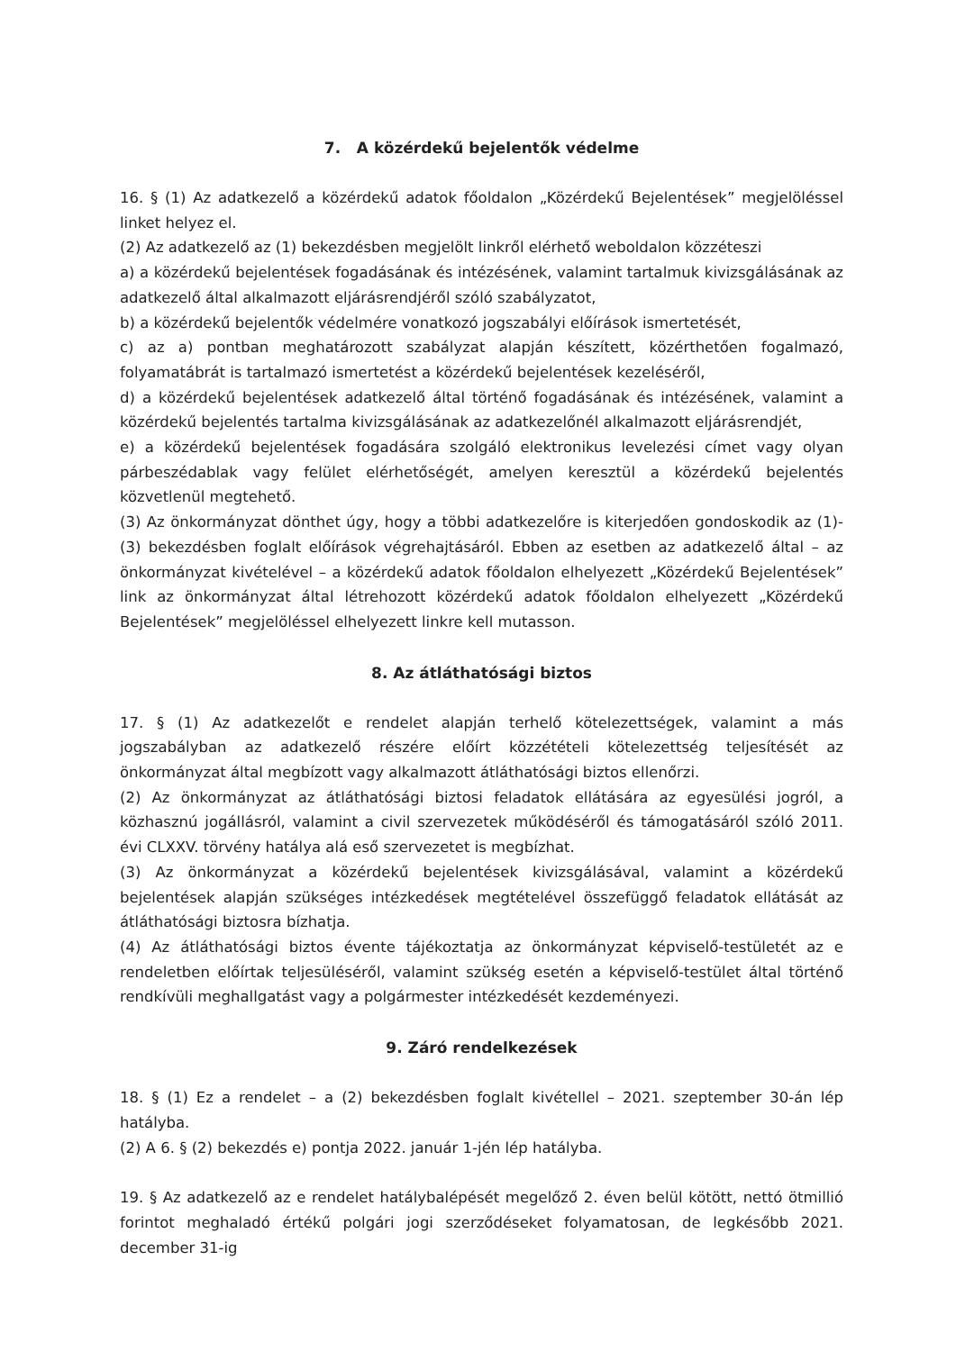7. A közérdekű bejelentők védelme
16. § (1) Az adatkezelő a közérdekű adatok főoldalon „Közérdekű Bejelentések” megjelöléssel linket helyez el.
(2) Az adatkezelő az (1) bekezdésben megjelölt linkről elérhető weboldalon közzéteszi
a) a közérdekű bejelentések fogadásának és intézésének, valamint tartalmuk kivizsgálásának az adatkezelő által alkalmazott eljárásrendjéről szóló szabályzatot,
b) a közérdekű bejelentők védelmére vonatkozó jogszabályi előírások ismertetését,
c) az a) pontban meghatározott szabályzat alapján készített, közérthetően fogalmazó, folyamatábrát is tartalmazó ismertetést a közérdekű bejelentések kezeléséről,
d) a közérdekű bejelentések adatkezelő által történő fogadásának és intézésének, valamint a közérdekű bejelentés tartalma kivizsgálásának az adatkezelőnél alkalmazott eljárásrendjét,
e) a közérdekű bejelentések fogadására szolgáló elektronikus levelezési címet vagy olyan párbeszédablak vagy felület elérhetőségét, amelyen keresztül a közérdekű bejelentés közvetlenül megtehető.
(3) Az önkormányzat dönthet úgy, hogy a többi adatkezelőre is kiterjedően gondoskodik az (1)-(3) bekezdésben foglalt előírások végrehajtásáról. Ebben az esetben az adatkezelő által – az önkormányzat kivételével – a közérdekű adatok főoldalon elhelyezett „Közérdekű Bejelentések” link az önkormányzat által létrehozott közérdekű adatok főoldalon elhelyezett „Közérdekű Bejelentések” megjelöléssel elhelyezett linkre kell mutasson.
8. Az átláthatósági biztos
17. § (1) Az adatkezelőt e rendelet alapján terhelő kötelezettségek, valamint a más jogszabályban az adatkezelő részére előírt közzétételi kötelezettség teljesítését az önkormányzat által megbízott vagy alkalmazott átláthatósági biztos ellenőrzi.
(2) Az önkormányzat az átláthatósági biztosi feladatok ellátására az egyesülési jogról, a közhasznú jogállásról, valamint a civil szervezetek működéséről és támogatásáról szóló 2011. évi CLXXV. törvény hatálya alá eső szervezetet is megbízhat.
(3) Az önkormányzat a közérdekű bejelentések kivizsgálásával, valamint a közérdekű bejelentések alapján szükséges intézkedések megtételével összefüggő feladatok ellátását az átláthatósági biztosra bízhatja.
(4) Az átláthatósági biztos évente tájékoztatja az önkormányzat képviselő-testületét az e rendeletben előírtak teljesüléséről, valamint szükség esetén a képviselő-testület által történő rendkívüli meghallgatást vagy a polgármester intézkedését kezdeményezi.
9. Záró rendelkezések
18. § (1) Ez a rendelet – a (2) bekezdésben foglalt kivétellel – 2021. szeptember 30-án lép hatályba.
(2) A 6. § (2) bekezdés e) pontja 2022. január 1-jén lép hatályba.
19. § Az adatkezelő az e rendelet hatálybalépését megelőző 2. éven belül kötött, nettó ötmillió forintot meghaladó értékű polgári jogi szerződéseket folyamatosan, de legkésőbb 2021. december 31-ig